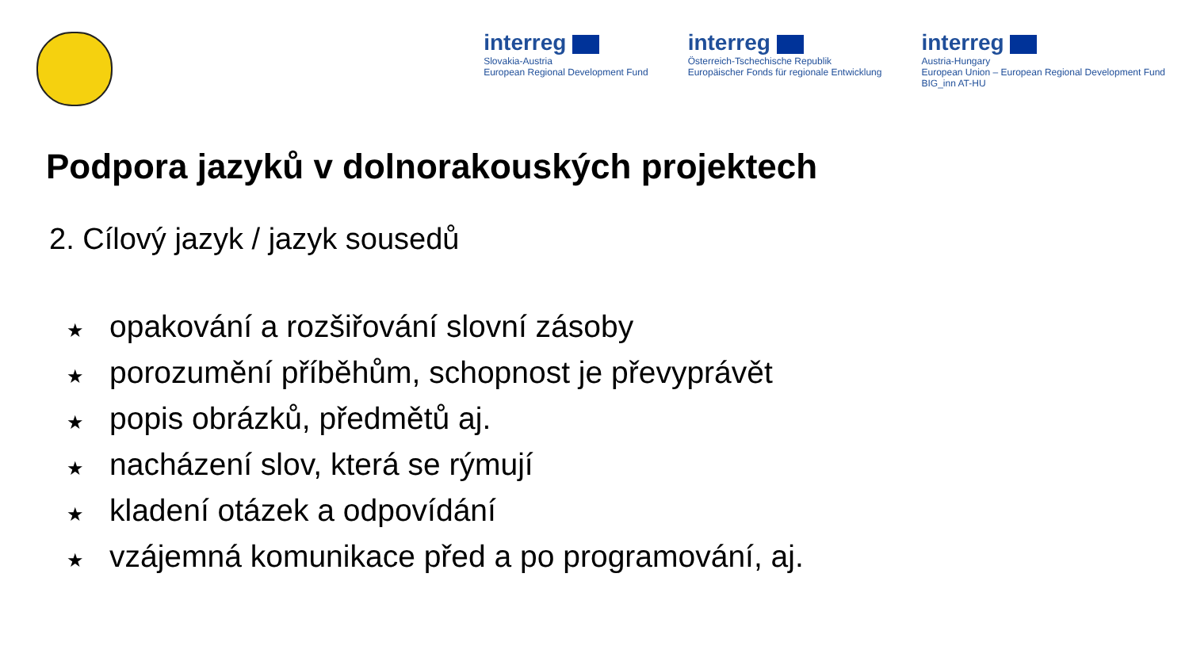interreg
Slovakia-Austria
European Regional Development Fund
interreg
Österreich-Tschechische Republik
Europäischer Fonds für regionale Entwicklung
interreg
Austria-Hungary
European Union – European Regional Development Fund
BIG_inn AT-HU
Podpora jazyků v dolnorakouských projektech
2. Cílový jazyk / jazyk sousedů
★ opakování a rozšiřování slovní zásoby
★ porozumění příběhům, schopnost je převyprávět
★ popis obrázků, předmětů aj.
★ nacházení slov, která se rýmují
★ kladení otázek a odpovídání
★ vzájemná komunikace před a po programování, aj.